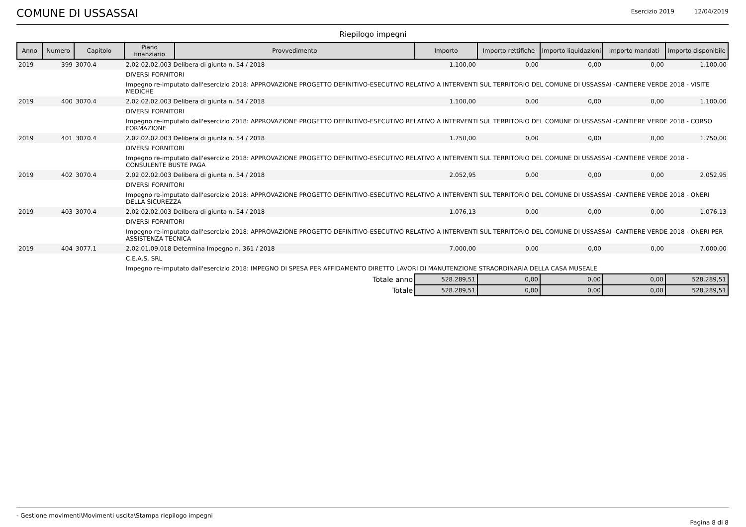COMUNE DI USSASSAI
Esercizio 2019 12/04/2019
Riepilogo impegni
| Anno | Numero | Capitolo | Piano finanziario | Provvedimento | Importo | Importo rettifiche | Importo liquidazioni | Importo mandati | Importo disponibile |
| --- | --- | --- | --- | --- | --- | --- | --- | --- | --- |
| 2019 | 399 | 3070.4 | 2.02.02.02.003 Delibera di giunta n. 54 / 2018 | | 1.100,00 | 0,00 | 0,00 | 0,00 | 1.100,00 |
| | | | DIVERSI FORNITORI | | | | | | |
| | | | Impegno re-imputato dall'esercizio 2018: APPROVAZIONE PROGETTO DEFINITIVO-ESECUTIVO RELATIVO A INTERVENTI SUL TERRITORIO DEL COMUNE DI USSASSAI -CANTIERE VERDE 2018 - VISITE MEDICHE | | | | | | |
| 2019 | 400 | 3070.4 | 2.02.02.02.003 Delibera di giunta n. 54 / 2018 | | 1.100,00 | 0,00 | 0,00 | 0,00 | 1.100,00 |
| | | | DIVERSI FORNITORI | | | | | | |
| | | | Impegno re-imputato dall'esercizio 2018: APPROVAZIONE PROGETTO DEFINITIVO-ESECUTIVO RELATIVO A INTERVENTI SUL TERRITORIO DEL COMUNE DI USSASSAI -CANTIERE VERDE 2018 - CORSO FORMAZIONE | | | | | | |
| 2019 | 401 | 3070.4 | 2.02.02.02.003 Delibera di giunta n. 54 / 2018 | | 1.750,00 | 0,00 | 0,00 | 0,00 | 1.750,00 |
| | | | DIVERSI FORNITORI | | | | | | |
| | | | Impegno re-imputato dall'esercizio 2018: APPROVAZIONE PROGETTO DEFINITIVO-ESECUTIVO RELATIVO A INTERVENTI SUL TERRITORIO DEL COMUNE DI USSASSAI -CANTIERE VERDE 2018 - CONSULENTE BUSTE PAGA | | | | | | |
| 2019 | 402 | 3070.4 | 2.02.02.02.003 Delibera di giunta n. 54 / 2018 | | 2.052,95 | 0,00 | 0,00 | 0,00 | 2.052,95 |
| | | | DIVERSI FORNITORI | | | | | | |
| | | | Impegno re-imputato dall'esercizio 2018: APPROVAZIONE PROGETTO DEFINITIVO-ESECUTIVO RELATIVO A INTERVENTI SUL TERRITORIO DEL COMUNE DI USSASSAI -CANTIERE VERDE 2018 - ONERI DELLA SICUREZZA | | | | | | |
| 2019 | 403 | 3070.4 | 2.02.02.02.003 Delibera di giunta n. 54 / 2018 | | 1.076,13 | 0,00 | 0,00 | 0,00 | 1.076,13 |
| | | | DIVERSI FORNITORI | | | | | | |
| | | | Impegno re-imputato dall'esercizio 2018: APPROVAZIONE PROGETTO DEFINITIVO-ESECUTIVO RELATIVO A INTERVENTI SUL TERRITORIO DEL COMUNE DI USSASSAI -CANTIERE VERDE 2018 - ONERI PER ASSISTENZA TECNICA | | | | | | |
| 2019 | 404 | 3077.1 | 2.02.01.09.018 Determina Impegno n. 361 / 2018 | | 7.000,00 | 0,00 | 0,00 | 0,00 | 7.000,00 |
| | | | C.E.A.S. SRL | | | | | | |
| | | | Impegno re-imputato dall'esercizio 2018: IMPEGNO DI SPESA PER AFFIDAMENTO DIRETTO LAVORI DI MANUTENZIONE STRAORDINARIA DELLA CASA MUSEALE | | | | | | |
| Totale anno | | | | | 528.289,51 | 0,00 | 0,00 | 0,00 | 528.289,51 |
| Totale | | | | | 528.289,51 | 0,00 | 0,00 | 0,00 | 528.289,51 |
- Gestione movimenti\Movimenti uscita\Stampa riepilogo impegni Pagina 8 di 8